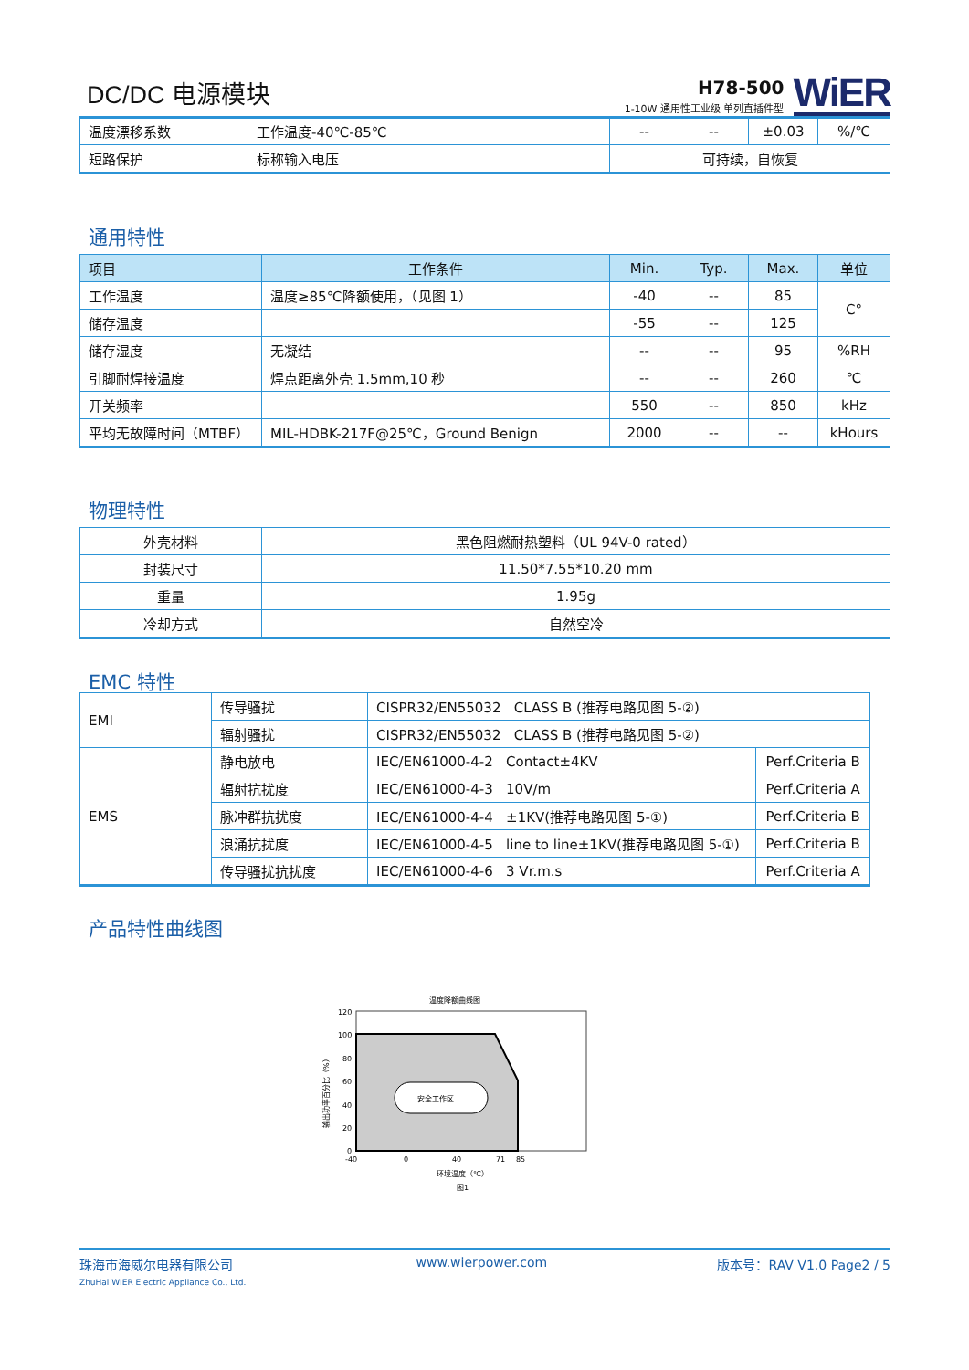DC/DC 电源模块
H78-500
1-10W 通用性工业级 单列直插件型
WiER
| 温度漂移系数 | 工作温度-40℃-85℃ | -- | -- | ±0.03 | %/℃ |
| 短路保护 | 标称输入电压 | 可持续，自恢复 | | | |
通用特性
| 项目 | 工作条件 | Min. | Typ. | Max. | 单位 |
| --- | --- | --- | --- | --- | --- |
| 工作温度 | 温度≥85℃降额使用，（见图 1） | -40 | -- | 85 | C° |
| 储存温度 | | -55 | -- | 125 | |
| 储存湿度 | 无凝结 | -- | -- | 95 | %RH |
| 引脚耐焊接温度 | 焊点距离外壳 1.5mm,10 秒 | -- | -- | 260 | ℃ |
| 开关频率 | | 550 | -- | 850 | kHz |
| 平均无故障时间（MTBF） | MIL-HDBK-217F@25℃，Ground Benign | 2000 | -- | -- | kHours |
物理特性
| 外壳材料 | 黑色阻燃耐热塑料（UL 94V-0 rated） |
| 封装尺寸 | 11.50*7.55*10.20 mm |
| 重量 | 1.95g |
| 冷却方式 | 自然空冷 |
EMC 特性
| EMI | 传导骚扰 | CISPR32/EN55032 CLASS B (推荐电路见图 5-②) | |
| | 辐射骚扰 | CISPR32/EN55032 CLASS B (推荐电路见图 5-②) | |
| EMS | 静电放电 | IEC/EN61000-4-2 Contact±4KV | Perf.Criteria B |
| | 辐射抗扰度 | IEC/EN61000-4-3 10V/m | Perf.Criteria A |
| | 脉冲群抗扰度 | IEC/EN61000-4-4 ±1KV(推荐电路见图 5-①) | Perf.Criteria B |
| | 浪涌抗扰度 | IEC/EN61000-4-5 line to line±1KV(推荐电路见图 5-①) | Perf.Criteria B |
| | 传导骚扰抗扰度 | IEC/EN61000-4-6 3 Vr.m.s | Perf.Criteria A |
产品特性曲线图
温度降额曲线图
安全工作区
120
100
80
60
40
20
0
-40
0
40
71
85
环境温度（℃）
图1
输出功率百分比（%）
珠海市海威尔电器有限公司
ZhuHai WIER Electric Appliance Co., Ltd.
www.wierpower.com 版本号：RAV V1.0 Page2 / 5